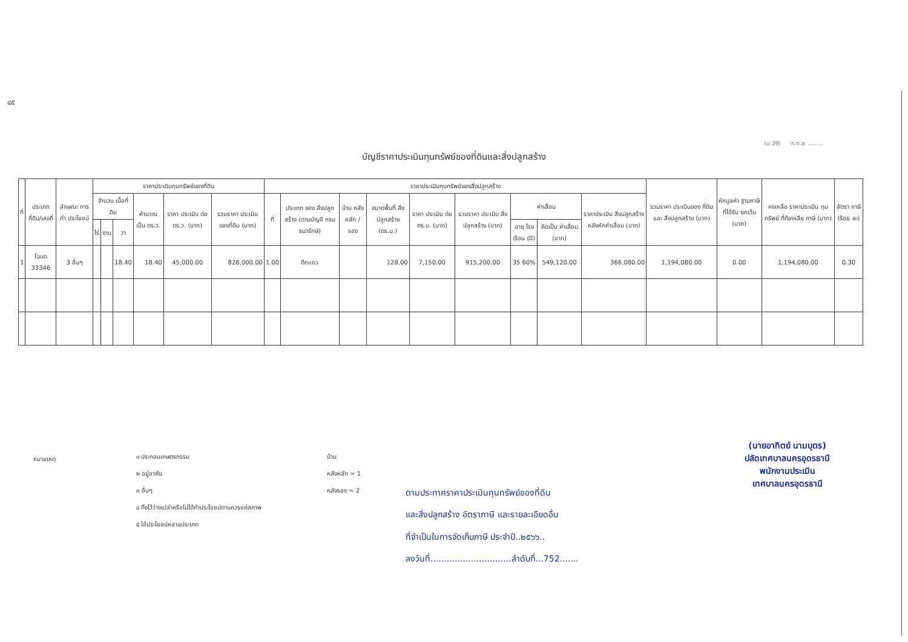๔๕
(ม.39) ภ.ด.ส. .........
บัญชีราคาประเมินทุนทรัพย์ของที่ดินและสิ่งปลูกสร้าง
| ที่ | ประเภท ที่ดิน/เลขที่ | ลักษณะ การทำ ประโยชน์ | ราคาประเมินทุนทรัพย์ของที่ดิน | | | | | | ราคาประเมินทุนทรัพย์ของสิ่งปลูกสร้าง | | | | | | | | | รวมราคา ประเมินของ ที่ดินและ สิ่งปลูกสร้าง (บาท) | หักมูลค่า ฐานภาษี ที่ได้รับ ยกเว้น (บาท) | คงเหลือ ราคาประเมิน ทุนทรัพย์ ที่ต้องเสีย ภาษี (บาท) | อัตรา ภาษี (ร้อย ละ) |
| --- | --- | --- | --- | --- | --- | --- | --- | --- | --- | --- | --- | --- | --- | --- | --- | --- | --- | --- | --- | --- | --- |
| | | | จำนวน เนื้อที่ดิน | | | คำนวณ เป็น ตร.ว. | ราคา ประเมิน ต่อ ตร.ว. (บาท) | รวมราคา ประเมิน ของที่ดิน (บาท) | ที่ | ประเภท ของ สิ่งปลูกสร้าง (ตามบัญชี กรมธนารักษ์) | บ้าน หลัง หลัก / รอง | ขนาดพื้นที่ สิ่งปลูกสร้าง (ตร.ม.) | ราคา ประเมิน ต่อ ตร.ม. (บาท) | รวมราคา ประเมิน สิ่งปลูกสร้าง (บาท) | ค่าเสื่อม | | ราคาประเมิน สิ่งปลูกสร้าง หลังหักค่าเสื่อม (บาท) | | | | |
| | | | ไร่ | งาน | วา | | | | | | | | | | อายุ โรง เรือน (ปี) | คิดเป็น ค่าเสื่อม (บาท) | | | | | |
| 1 | โฉนด 33346 | 3 อื่นๆ | | | 18.40 | 18.40 | 45,000.00 | 828,000.00 | 1.00 | ตึกแถว | | 128.00 | 7,150.00 | 915,200.00 | 35 60% | 549,120.00 | 366,080.00 | 1,194,080.00 | 0.00 | 1,194,080.00 | 0.30 |
หมายเหตุ
๑ ประกอบเกษตรกรรม
๒ อยู่อาศัย
๓ อื่นๆ
๔ ทิ้งไว้ว่างเปล่าหรือไม่ได้ทำประโยชน์ตามควรแก่สภาพ
๕ ใช้ประโยชน์หลายประเภท
บ้าน
หลังหลัก = 1
หลังรอง = 2
ตามประกาศราคาประเมินทุนทรัพย์ของที่ดิน
และสิ่งปลูกสร้าง อัตราภาษี และรายละเอียดอื่น
ที่จำเป็นในการจัดเก็บภาษี ประจำปี..๒๕๖๖..
ลงวันที่..............................ลำดับที่...752.......
(นายอาทิตย์ นามบุตร)
ปลัดเทศบาลนครอุดรธานี
พนักงานประเมิน
เทศบาลนครอุดรธานี